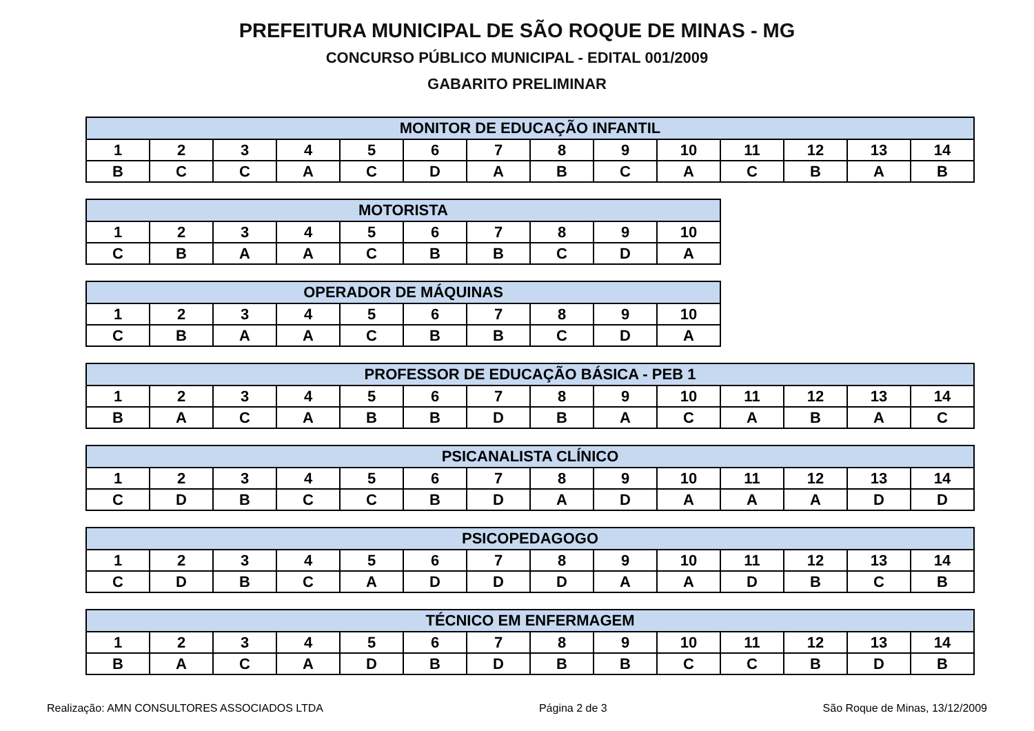PREFEITURA MUNICIPAL DE SÃO ROQUE DE MINAS - MG
CONCURSO PÚBLICO MUNICIPAL - EDITAL 001/2009
GABARITO PRELIMINAR
| MONITOR DE EDUCAÇÃO INFANTIL | | | | | | | | | | | | | |
| --- | --- | --- | --- | --- | --- | --- | --- | --- | --- | --- | --- | --- | --- |
| 1 | 2 | 3 | 4 | 5 | 6 | 7 | 8 | 9 | 10 | 11 | 12 | 13 | 14 |
| B | C | C | A | C | D | A | B | C | A | C | B | A | B |
| MOTORISTA | | | | | | | | | |
| --- | --- | --- | --- | --- | --- | --- | --- | --- | --- |
| 1 | 2 | 3 | 4 | 5 | 6 | 7 | 8 | 9 | 10 |
| C | B | A | A | C | B | B | C | D | A |
| OPERADOR DE MÁQUINAS | | | | | | | | | |
| --- | --- | --- | --- | --- | --- | --- | --- | --- | --- |
| 1 | 2 | 3 | 4 | 5 | 6 | 7 | 8 | 9 | 10 |
| C | B | A | A | C | B | B | C | D | A |
| PROFESSOR DE EDUCAÇÃO BÁSICA - PEB 1 | | | | | | | | | | | | | |
| --- | --- | --- | --- | --- | --- | --- | --- | --- | --- | --- | --- | --- | --- |
| 1 | 2 | 3 | 4 | 5 | 6 | 7 | 8 | 9 | 10 | 11 | 12 | 13 | 14 |
| B | A | C | A | B | B | D | B | A | C | A | B | A | C |
| PSICANALISTA CLÍNICO | | | | | | | | | | | | | |
| --- | --- | --- | --- | --- | --- | --- | --- | --- | --- | --- | --- | --- | --- |
| 1 | 2 | 3 | 4 | 5 | 6 | 7 | 8 | 9 | 10 | 11 | 12 | 13 | 14 |
| C | D | B | C | C | B | D | A | D | A | A | A | D | D |
| PSICOPEDAGOGO | | | | | | | | | | | | | |
| --- | --- | --- | --- | --- | --- | --- | --- | --- | --- | --- | --- | --- | --- |
| 1 | 2 | 3 | 4 | 5 | 6 | 7 | 8 | 9 | 10 | 11 | 12 | 13 | 14 |
| C | D | B | C | A | D | D | D | A | A | D | B | C | B |
| TÉCNICO EM ENFERMAGEM | | | | | | | | | | | | | |
| --- | --- | --- | --- | --- | --- | --- | --- | --- | --- | --- | --- | --- | --- |
| 1 | 2 | 3 | 4 | 5 | 6 | 7 | 8 | 9 | 10 | 11 | 12 | 13 | 14 |
| B | A | C | A | D | B | D | B | B | C | C | B | D | B |
Realização: AMN CONSULTORES ASSOCIADOS LTDA Página 2 de 3 São Roque de Minas, 13/12/2009